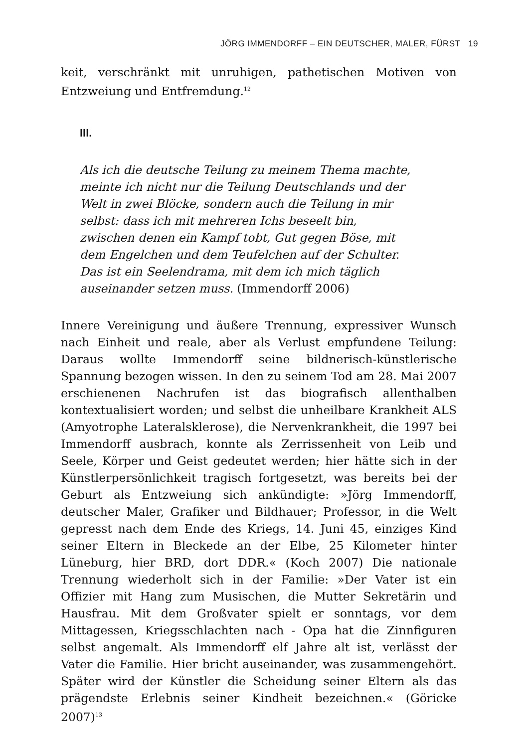JÖRG IMMENDORFF – EIN DEUTSCHER, MALER, FÜRST 19
keit, verschränkt mit unruhigen, pathetischen Motiven von Entzweiung und Entfremdung.<sup>12</sup>
III.
Als ich die deutsche Teilung zu meinem Thema machte, meinte ich nicht nur die Teilung Deutschlands und der Welt in zwei Blöcke, sondern auch die Teilung in mir selbst: dass ich mit mehreren Ichs beseelt bin, zwischen denen ein Kampf tobt, Gut gegen Böse, mit dem Engelchen und dem Teufelchen auf der Schulter. Das ist ein Seelendrama, mit dem ich mich täglich auseinander setzen muss. (Immendorff 2006)
Innere Vereinigung und äußere Trennung, expressiver Wunsch nach Einheit und reale, aber als Verlust empfundene Teilung: Daraus wollte Immendorff seine bildnerisch-künstlerische Spannung bezogen wissen. In den zu seinem Tod am 28. Mai 2007 erschienenen Nachrufen ist das biografisch allenthalben kontextualisiert worden; und selbst die unheilbare Krankheit ALS (Amyotrophe Lateralsklerose), die Nervenkrankheit, die 1997 bei Immendorff ausbrach, konnte als Zerrissenheit von Leib und Seele, Körper und Geist gedeutet werden; hier hätte sich in der Künstlerpersönlichkeit tragisch fortgesetzt, was bereits bei der Geburt als Entzweiung sich ankündigte: »Jörg Immendorff, deutscher Maler, Grafiker und Bildhauer; Professor, in die Welt gepresst nach dem Ende des Kriegs, 14. Juni 45, einziges Kind seiner Eltern in Bleckede an der Elbe, 25 Kilometer hinter Lüneburg, hier BRD, dort DDR.« (Koch 2007) Die nationale Trennung wiederholt sich in der Familie: »Der Vater ist ein Offizier mit Hang zum Musischen, die Mutter Sekretärin und Hausfrau. Mit dem Großvater spielt er sonntags, vor dem Mittagessen, Kriegsschlachten nach - Opa hat die Zinnfiguren selbst angemalt. Als Immendorff elf Jahre alt ist, verlässt der Vater die Familie. Hier bricht auseinander, was zusammengehört. Später wird der Künstler die Scheidung seiner Eltern als das prägendste Erlebnis seiner Kindheit bezeichnen.« (Göricke 2007)<sup>13</sup>